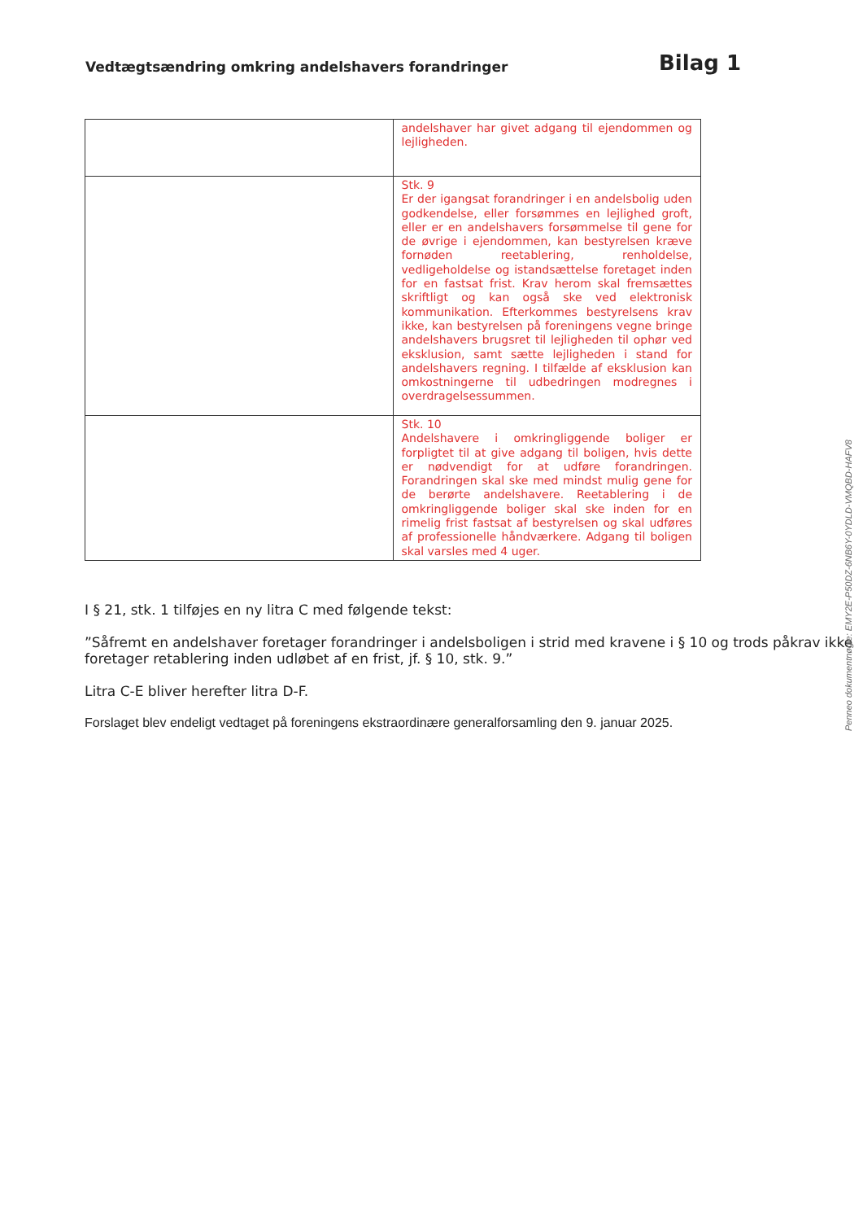Vedtægtsændring omkring andelshavers forandringer
Bilag 1
| | andelshaver har givet adgang til ejendommen og lejligheden. |
| | Stk. 9 Er der igangsat forandringer i en andelsbolig uden godkendelse, eller forsømmes en lejlighed groft, eller er en andelshavers forsømmelse til gene for de øvrige i ejendommen, kan bestyrelsen kræve fornøden reetablering, renholdelse, vedligeholdelse og istandsættelse foretaget inden for en fastsat frist. Krav herom skal fremsættes skriftligt og kan også ske ved elektronisk kommunikation. Efterkommes bestyrelsens krav ikke, kan bestyrelsen på foreningens vegne bringe andelshavers brugsret til lejligheden til ophør ved eksklusion, samt sætte lejligheden i stand for andelshavers regning. I tilfælde af eksklusion kan omkostningerne til udbedringen modregnes i overdragelsessummen. |
| | Stk. 10 Andelshavere i omkringliggende boliger er forpligtet til at give adgang til boligen, hvis dette er nødvendigt for at udføre forandringen. Forandringen skal ske med mindst mulig gene for de berørte andelshavere. Reetablering i de omkringliggende boliger skal ske inden for en rimelig frist fastsat af bestyrelsen og skal udføres af professionelle håndværkere. Adgang til boligen skal varsles med 4 uger. |
I § 21, stk. 1 tilføjes en ny litra C med følgende tekst:
”Såfremt en andelshaver foretager forandringer i andelsboligen i strid med kravene i § 10 og trods påkrav ikke foretager retablering inden udløbet af en frist, jf. § 10, stk. 9.”
Litra C-E bliver herefter litra D-F.
Forslaget blev endeligt vedtaget på foreningens ekstraordinære generalforsamling den 9. januar 2025.
Penneo dokumentnøgle: EMY2E-P50DZ-6NB6Y-0YDLD-VMQBD-HAFV8